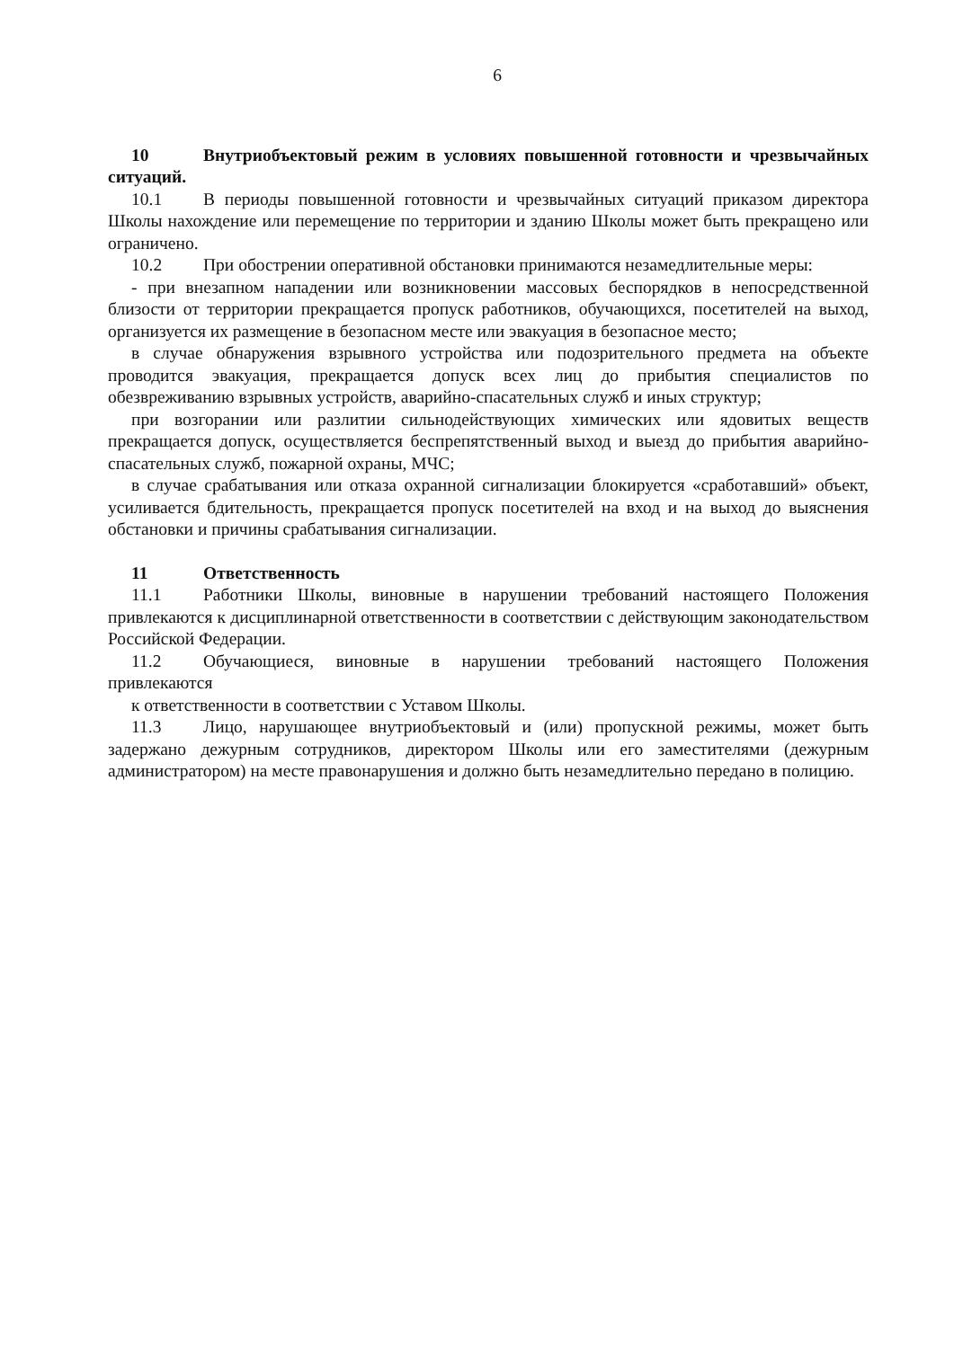6
10 Внутриобъектовый режим в условиях повышенной готовности и чрезвычайных ситуаций.
10.1 В периоды повышенной готовности и чрезвычайных ситуаций приказом директора Школы нахождение или перемещение по территории и зданию Школы может быть прекращено или ограничено.
10.2 При обострении оперативной обстановки принимаются незамедлительные меры:
- при внезапном нападении или возникновении массовых беспорядков в непосредственной близости от территории прекращается пропуск работников, обучающихся, посетителей на выход, организуется их размещение в безопасном месте или эвакуация в безопасное место;
в случае обнаружения взрывного устройства или подозрительного предмета на объекте проводится эвакуация, прекращается допуск всех лиц до прибытия специалистов по обезвреживанию взрывных устройств, аварийно-спасательных служб и иных структур;
при возгорании или разлитии сильнодействующих химических или ядовитых веществ прекращается допуск, осуществляется беспрепятственный выход и выезд до прибытия аварийно-спасательных служб, пожарной охраны, МЧС;
в случае срабатывания или отказа охранной сигнализации блокируется «сработавший» объект, усиливается бдительность, прекращается пропуск посетителей на вход и на выход до выяснения обстановки и причины срабатывания сигнализации.
11 Ответственность
11.1 Работники Школы, виновные в нарушении требований настоящего Положения привлекаются к дисциплинарной ответственности в соответствии с действующим законодательством Российской Федерации.
11.2 Обучающиеся, виновные в нарушении требований настоящего Положения привлекаются
к ответственности в соответствии с Уставом Школы.
11.3 Лицо, нарушающее внутриобъектовый и (или) пропускной режимы, может быть задержано дежурным сотрудников, директором Школы или его заместителями (дежурным администратором) на месте правонарушения и должно быть незамедлительно передано в полицию.